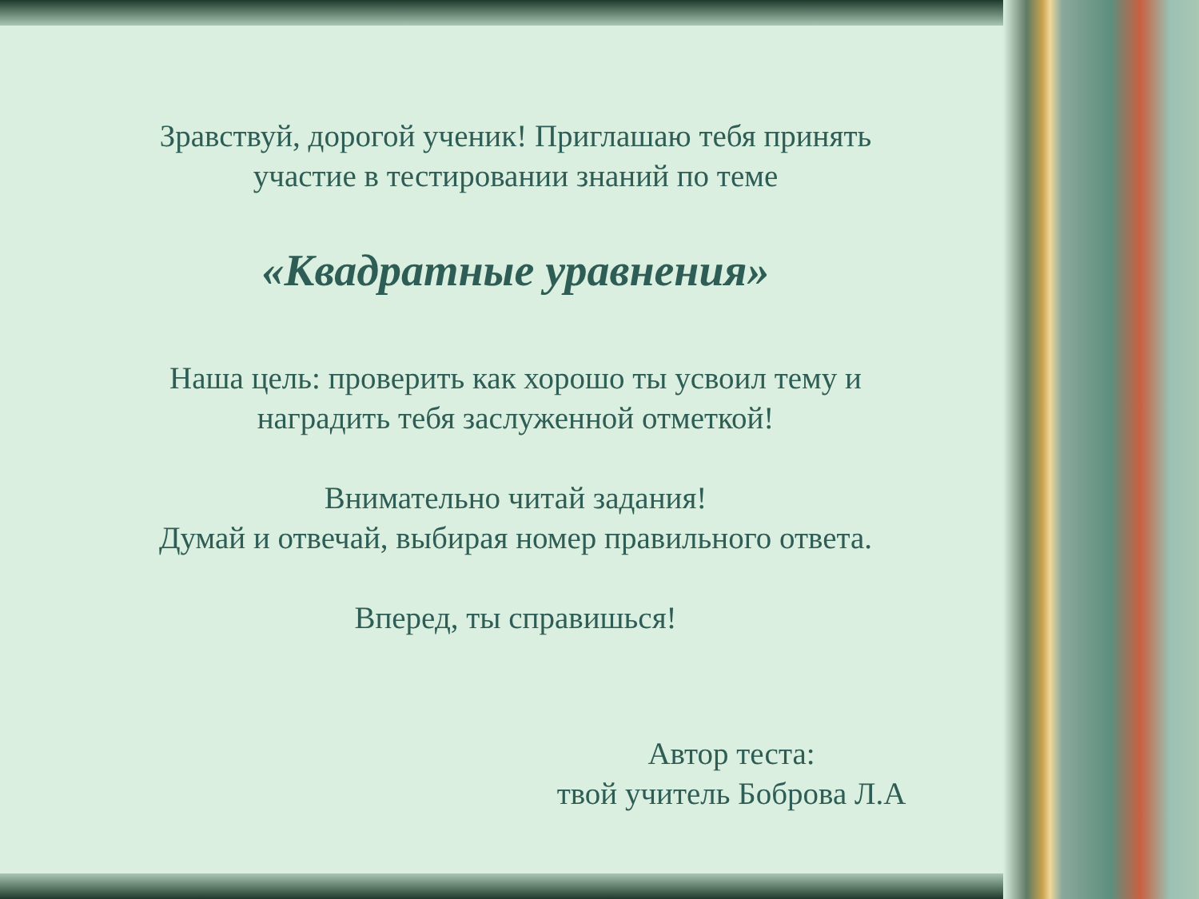Зравствуй, дорогой ученик! Приглашаю тебя принять
участие в тестировании знаний по теме
«Квадратные уравнения»
Наша цель: проверить как хорошо ты усвоил тему и
наградить тебя заслуженной отметкой!
Внимательно читай задания!
Думай и отвечай, выбирая номер правильного ответа.
Вперед, ты справишься!
Автор теста:
твой учитель Боброва Л.А